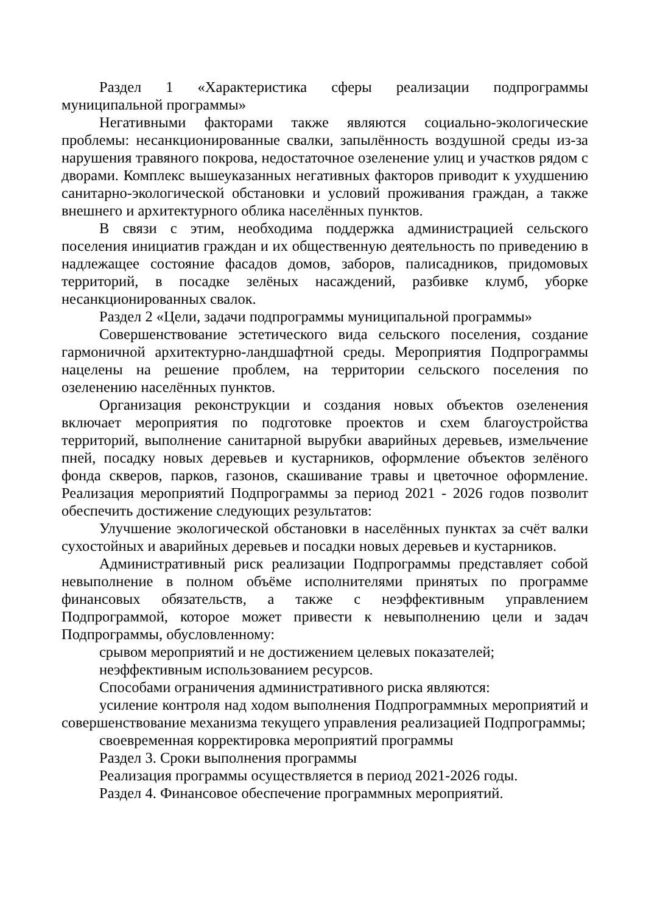Раздел 1 «Характеристика сферы реализации подпрограммы муниципальной программы»
Негативными факторами также являются социально-экологические проблемы: несанкционированные свалки, запылённость воздушной среды из-за нарушения травяного покрова, недостаточное озеленение улиц и участков рядом с дворами. Комплекс вышеуказанных негативных факторов приводит к ухудшению санитарно-экологической обстановки и условий проживания граждан, а также внешнего и архитектурного облика населённых пунктов.
В связи с этим, необходима поддержка администрацией сельского поселения инициатив граждан и их общественную деятельность по приведению в надлежащее состояние фасадов домов, заборов, палисадников, придомовых территорий, в посадке зелёных насаждений, разбивке клумб, уборке несанкционированных свалок.
Раздел 2 «Цели, задачи подпрограммы муниципальной программы»
Совершенствование эстетического вида сельского поселения, создание гармоничной архитектурно-ландшафтной среды. Мероприятия Подпрограммы нацелены на решение проблем, на территории сельского поселения по озеленению населённых пунктов.
Организация реконструкции и создания новых объектов озеленения включает мероприятия по подготовке проектов и схем благоустройства территорий, выполнение санитарной вырубки аварийных деревьев, измельчение пней, посадку новых деревьев и кустарников, оформление объектов зелёного фонда скверов, парков, газонов, скашивание травы и цветочное оформление. Реализация мероприятий Подпрограммы за период 2021 - 2026 годов позволит обеспечить достижение следующих результатов:
Улучшение экологической обстановки в населённых пунктах за счёт валки сухостойных и аварийных деревьев и посадки новых деревьев и кустарников.
Административный риск реализации Подпрограммы представляет собой невыполнение в полном объёме исполнителями принятых по программе финансовых обязательств, а также с неэффективным управлением Подпрограммой, которое может привести к невыполнению цели и задач Подпрограммы, обусловленному:
срывом мероприятий и не достижением целевых показателей;
неэффективным использованием ресурсов.
Способами ограничения административного риска являются:
усиление контроля над ходом выполнения Подпрограммных мероприятий и совершенствование механизма текущего управления реализацией Подпрограммы;
своевременная корректировка мероприятий программы
Раздел 3. Сроки выполнения программы
Реализация программы осуществляется в период 2021-2026 годы.
Раздел 4. Финансовое обеспечение программных мероприятий.